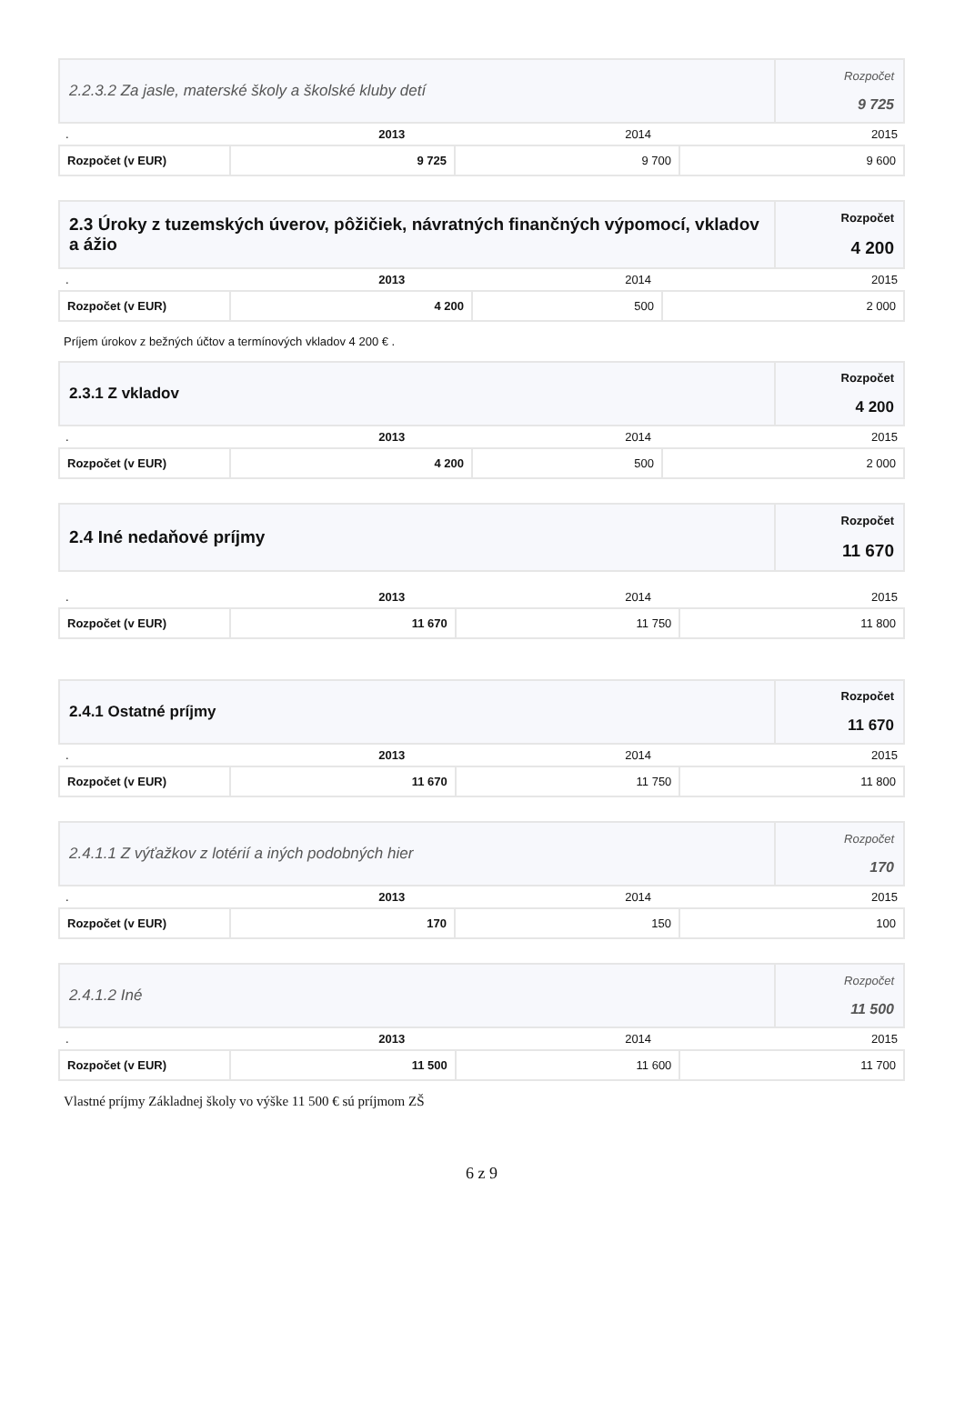| 2.2.3.2 Za jasle, materské školy a školské kluby detí | Rozpočet 9 725 |
| . | 2013 | 2014 | 2015 |
| Rozpočet (v EUR) | 9 725 | 9 700 | 9 600 |
| 2.3 Úroky z tuzemských úverov, pôžičiek, návratných finančných výpomocí, vkladov a ážio | Rozpočet 4 200 |
| . | 2013 | 2014 | 2015 |
| Rozpočet (v EUR) | 4 200 | 500 | 2 000 |
Príjem úrokov z bežných účtov a termínových vkladov 4 200 € .
| 2.3.1 Z vkladov | Rozpočet 4 200 |
| . | 2013 | 2014 | 2015 |
| Rozpočet (v EUR) | 4 200 | 500 | 2 000 |
| 2.4 Iné nedaňové príjmy | Rozpočet 11 670 |
| . | 2013 | 2014 | 2015 |
| Rozpočet (v EUR) | 11 670 | 11 750 | 11 800 |
| 2.4.1 Ostatné príjmy | Rozpočet 11 670 |
| . | 2013 | 2014 | 2015 |
| Rozpočet (v EUR) | 11 670 | 11 750 | 11 800 |
| 2.4.1.1 Z výťažkov z lotérií a iných podobných hier | Rozpočet 170 |
| . | 2013 | 2014 | 2015 |
| Rozpočet (v EUR) | 170 | 150 | 100 |
| 2.4.1.2 Iné | Rozpočet 11 500 |
| . | 2013 | 2014 | 2015 |
| Rozpočet (v EUR) | 11 500 | 11 600 | 11 700 |
Vlastné príjmy Základnej školy vo výške 11 500 € sú príjmom ZŠ
6 z 9